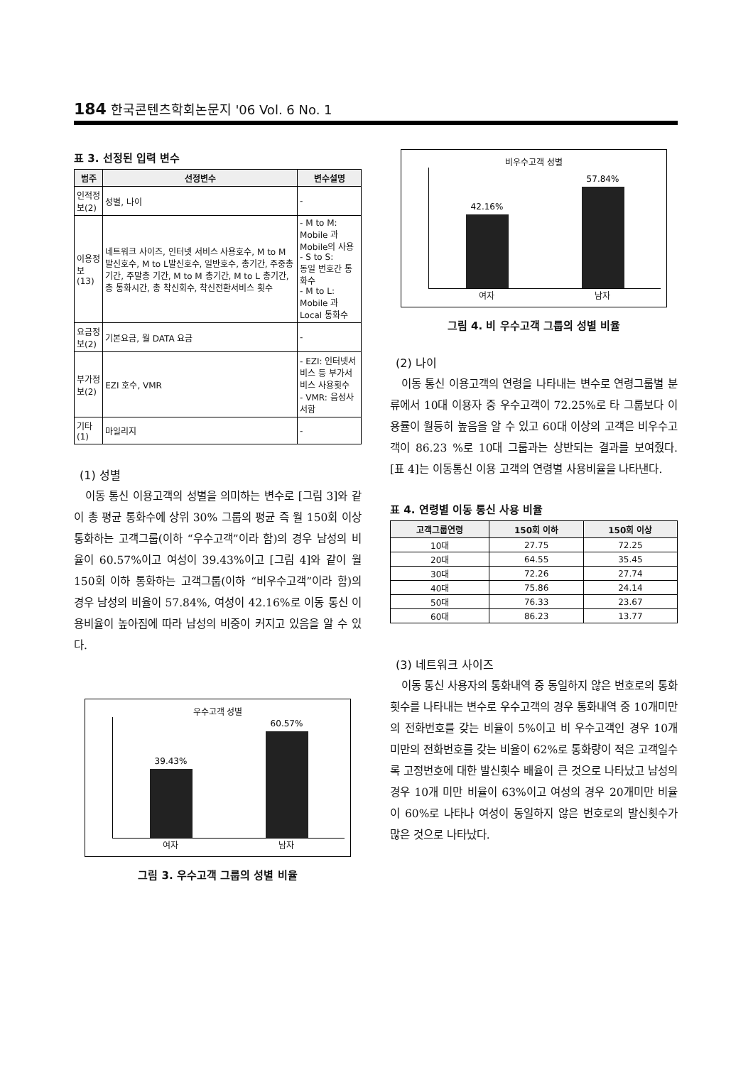184 한국콘텐츠학회논문지 '06 Vol. 6 No. 1
표 3. 선정된 입력 변수
| 범주 | 선정변수 | 변수설명 |
| --- | --- | --- |
| 인적정보(2) | 성별, 나이 | - |
| 이용정보 (13) | 네트워크 사이즈, 인터넷 서비스 사용호수, M to M 발신호수, M to L발신호수, 일반호수, 총기간, 주중총 기간, 주말총 기간, M to M 총기간, M to L 총기간, 총 통화시간, 총 착신회수, 착신전환서비스 횟수 | - M to M: Mobile 과 Mobile의 사용 - S to S: 동일 번호간 통화수 - M to L: Mobile 과 Local 통화수 |
| 요금정보(2) | 기본요금, 월 DATA 요금 | - |
| 부가정보(2) | EZI 호수, VMR | - EZI: 인터넷서비스 등 부가서비스 사용횟수 - VMR: 음성사서함 |
| 기타(1) | 마일리지 | - |
(1) 성별
이동 통신 이용고객의 성별을 의미하는 변수로 [그림 3]와 같이 총 평균 통화수에 상위 30% 그룹의 평균 즉 월 150회 이상 통화하는 고객그룹(이하 “우수고객”이라 함)의 경우 남성의 비율이 60.57%이고 여성이 39.43%이고 [그림 4]와 같이 월 150회 이하 통화하는 고객그룹(이하 “비우수고객”이라 함)의 경우 남성의 비율이 57.84%, 여성이 42.16%로 이동 통신 이용비율이 높아짐에 따라 남성의 비중이 커지고 있음을 알 수 있다.
우수고객 성별
39.43%
60.57%
여자 남자
그림 3. 우수고객 그룹의 성별 비율
비우수고객 성별
42.16%
57.84%
여자 남자
그림 4. 비 우수고객 그룹의 성별 비율
(2) 나이
이동 통신 이용고객의 연령을 나타내는 변수로 연령그룹별 분류에서 10대 이용자 중 우수고객이 72.25%로 타 그룹보다 이용률이 월등히 높음을 알 수 있고 60대 이상의 고객은 비우수고객이 86.23 %로 10대 그룹과는 상반되는 결과를 보여줬다. [표 4]는 이동통신 이용 고객의 연령별 사용비율을 나타낸다.
표 4. 연령별 이동 통신 사용 비율
| 고객그룹연령 | 150회 이하 | 150회 이상 |
| --- | --- | --- |
| 10대 | 27.75 | 72.25 |
| 20대 | 64.55 | 35.45 |
| 30대 | 72.26 | 27.74 |
| 40대 | 75.86 | 24.14 |
| 50대 | 76.33 | 23.67 |
| 60대 | 86.23 | 13.77 |
(3) 네트워크 사이즈
이동 통신 사용자의 통화내역 중 동일하지 않은 번호로의 통화 횟수를 나타내는 변수로 우수고객의 경우 통화내역 중 10개미만의 전화번호를 갖는 비율이 5%이고 비 우수고객인 경우 10개 미만의 전화번호를 갖는 비율이 62%로 통화량이 적은 고객일수록 고정번호에 대한 발신횟수 배율이 큰 것으로 나타났고 남성의 경우 10개 미만 비율이 63%이고 여성의 경우 20개미만 비율이 60%로 나타나 여성이 동일하지 않은 번호로의 발신횟수가 많은 것으로 나타났다.